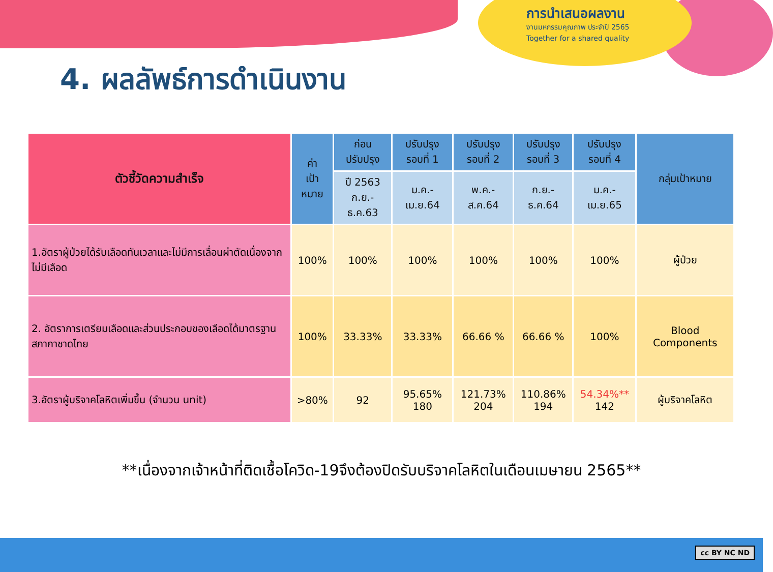การนำเสนอผลงาน
งานมหกรรมคุณภาพ ประจำปี 2565
Together for a shared quality
4. ผลลัพธ์การดำเนินงาน
| ตัวชี้วัดความสำเร็จ | ค่า เป้าหมาย | ก่อนปรับปรุง | ปรับปรุง รอบที่ 1 | ปรับปรุง รอบที่ 2 | ปรับปรุง รอบที่ 3 | ปรับปรุง รอบที่ 4 | กลุ่มเป้าหมาย |
| --- | --- | --- | --- | --- | --- | --- | --- |
| | | ปี 2563 ก.ย.-ธ.ค.63 | ม.ค.-เม.ย.64 | พ.ค.-ส.ค.64 | ก.ย.-ธ.ค.64 | ม.ค.-เม.ย.65 | |
| 1.อัตราผู้ป่วยได้รับเลือดทันเวลาและไม่มีการเลื่อนผ่าตัดเนื่องจากไม่มีเลือด | 100% | 100% | 100% | 100% | 100% | 100% | ผู้ป่วย |
| 2. อัตราการเตรียมเลือดและส่วนประกอบของเลือดได้มาตรฐานสภากาชาดไทย | 100% | 33.33% | 33.33% | 66.66 % | 66.66 % | 100% | Blood Components |
| 3.อัตราผู้บริจาคโลหิตเพิ่มขึ้น (จำนวน unit) | >80% | 92 | 95.65% 180 | 121.73% 204 | 110.86% 194 | 54.34%** 142 | ผู้บริจาคโลหิต |
**เนื่องจากเจ้าหน้าที่ติดเชื้อโควิด-19จึงต้องปิดรับบริจาคโลหิตในเดือนเมษายน 2565**
cc BY NC ND